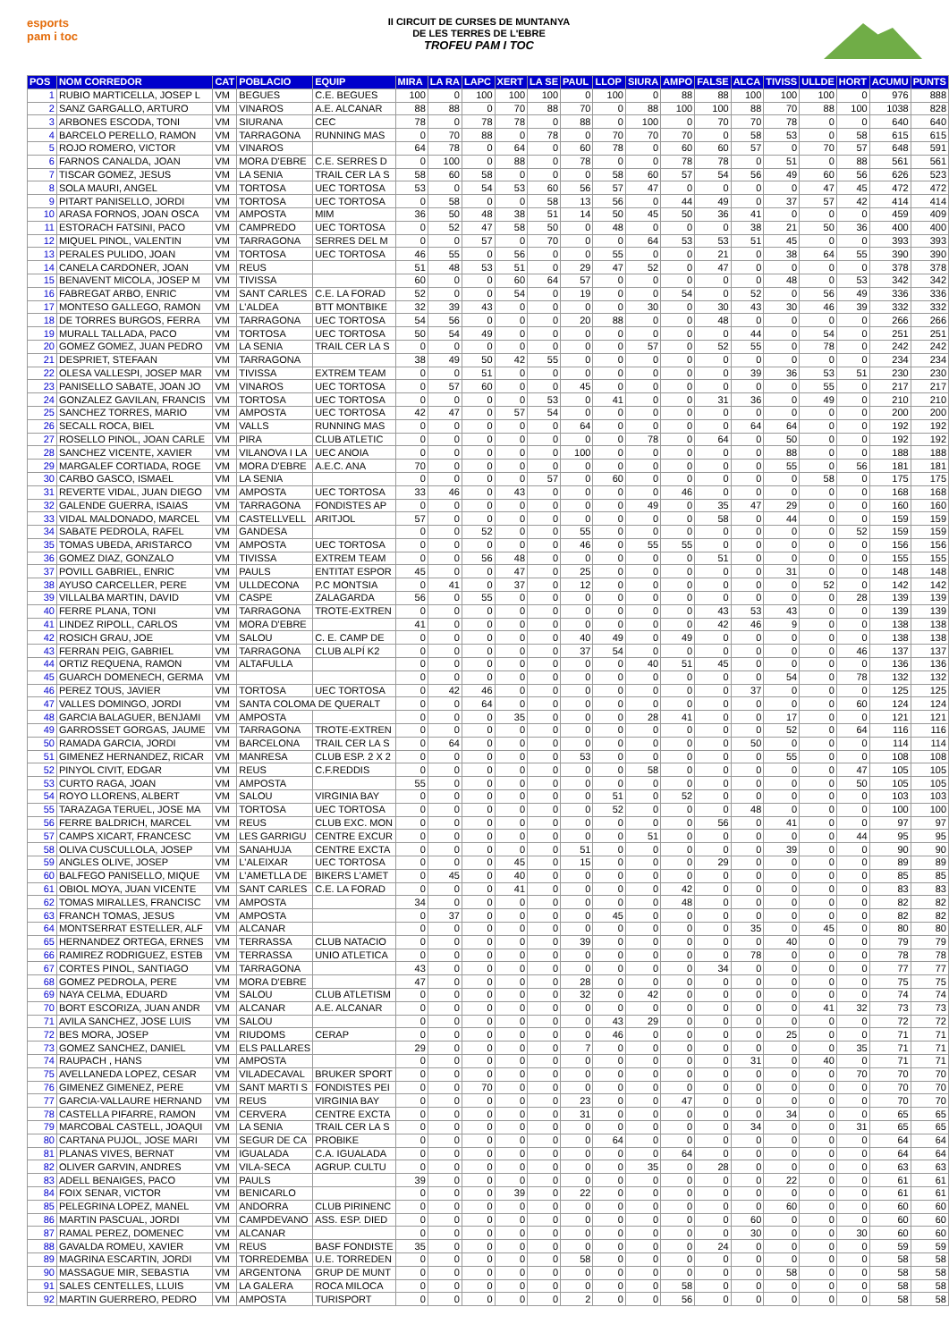esports
pam i toc
II CIRCUIT DE CURSES DE MUNTANYA
DE LES TERRES DE L'EBRE
TROFEU PAM I TOC
| POS | NOM CORREDOR | CAT | POBLACIO | EQUIP | MIRA | LA RA | LAPC | XERT | LA SE | PAUL | LLOP | SIURA | AMPO | FALSE | ALCA | TIVISS | ULLDE | HORT | ACUMU | PUNTS |
| --- | --- | --- | --- | --- | --- | --- | --- | --- | --- | --- | --- | --- | --- | --- | --- | --- | --- | --- | --- | --- |
| 1 | RUBIO MARTICELLA, JOSEP L | VM | BEGUES | C.E. BEGUES | 100 | 0 | 100 | 100 | 100 | 0 | 100 | 0 | 88 | 88 | 100 | 100 | 100 | 0 | 976 | 888 |
| 2 | SANZ GARGALLO, ARTURO | VM | VINAROS | A.E. ALCANAR | 88 | 88 | 0 | 70 | 88 | 70 | 0 | 88 | 100 | 100 | 88 | 70 | 88 | 100 | 1038 | 828 |
| 3 | ARBONES ESCODA, TONI | VM | SIURANA | CEC | 78 | 0 | 78 | 78 | 0 | 88 | 0 | 100 | 0 | 70 | 70 | 78 | 0 | 0 | 640 | 640 |
| 4 | BARCELO PERELLO, RAMON | VM | TARRAGONA | RUNNING MAS | 0 | 70 | 88 | 0 | 78 | 0 | 70 | 70 | 70 | 0 | 58 | 53 | 0 | 58 | 615 | 615 |
| 5 | ROJO ROMERO, VICTOR | VM | VINAROS | | 64 | 78 | 0 | 64 | 0 | 60 | 78 | 0 | 60 | 60 | 57 | 0 | 70 | 57 | 648 | 591 |
| 6 | FARNOS CANALDA, JOAN | VM | MORA D'EBRE | C.E. SERRES D | 0 | 100 | 0 | 88 | 0 | 78 | 0 | 0 | 78 | 78 | 0 | 51 | 0 | 88 | 561 | 561 |
| 7 | TISCAR GOMEZ, JESUS | VM | LA SENIA | TRAIL CER LA S | 58 | 60 | 58 | 0 | 0 | 0 | 58 | 60 | 57 | 54 | 56 | 49 | 60 | 56 | 626 | 523 |
| 8 | SOLA MAURI, ANGEL | VM | TORTOSA | UEC TORTOSA | 53 | 0 | 54 | 53 | 60 | 56 | 57 | 47 | 0 | 0 | 0 | 0 | 47 | 45 | 472 | 472 |
| 9 | PITART PANISELLO, JORDI | VM | TORTOSA | UEC TORTOSA | 0 | 58 | 0 | 0 | 58 | 13 | 56 | 0 | 44 | 49 | 0 | 37 | 57 | 42 | 414 | 414 |
| 10 | ARASA FORNOS, JOAN OSCA | VM | AMPOSTA | MIM | 36 | 50 | 48 | 38 | 51 | 14 | 50 | 45 | 50 | 36 | 41 | 0 | 0 | 0 | 459 | 409 |
| 11 | ESTORACH FATSINI, PACO | VM | CAMPREDO | UEC TORTOSA | 0 | 52 | 47 | 58 | 50 | 0 | 48 | 0 | 0 | 0 | 38 | 21 | 50 | 36 | 400 | 400 |
| 12 | MIQUEL PINOL, VALENTIN | VM | TARRAGONA | SERRES DEL M | 0 | 0 | 57 | 0 | 70 | 0 | 0 | 64 | 53 | 53 | 51 | 45 | 0 | 0 | 393 | 393 |
| 13 | PERALES PULIDO, JOAN | VM | TORTOSA | UEC TORTOSA | 46 | 55 | 0 | 56 | 0 | 0 | 55 | 0 | 0 | 21 | 0 | 38 | 64 | 55 | 390 | 390 |
| 14 | CANELA CARDONER, JOAN | VM | REUS | | 51 | 48 | 53 | 51 | 0 | 29 | 47 | 52 | 0 | 47 | 0 | 0 | 0 | 0 | 378 | 378 |
| 15 | BENAVENT MICOLA, JOSEP M | VM | TIVISSA | | 60 | 0 | 0 | 60 | 64 | 57 | 0 | 0 | 0 | 0 | 0 | 48 | 0 | 53 | 342 | 342 |
| 16 | FABREGAT ARBO, ENRIC | VM | SANT CARLES | C.E. LA FORAD | 52 | 0 | 0 | 54 | 0 | 19 | 0 | 0 | 54 | 0 | 52 | 0 | 56 | 49 | 336 | 336 |
| 17 | MONTESO GALLEGO, RAMON | VM | L'ALDEA | BTT MONTBIKE | 32 | 39 | 43 | 0 | 0 | 0 | 0 | 30 | 0 | 30 | 43 | 30 | 46 | 39 | 332 | 332 |
| 18 | DE TORRES BURGOS, FERRA | VM | TARRAGONA | UEC TORTOSA | 54 | 56 | 0 | 0 | 0 | 20 | 88 | 0 | 0 | 48 | 0 | 0 | 0 | 0 | 266 | 266 |
| 19 | MURALL TALLADA, PACO | VM | TORTOSA | UEC TORTOSA | 50 | 54 | 49 | 0 | 0 | 0 | 0 | 0 | 0 | 0 | 44 | 0 | 54 | 0 | 251 | 251 |
| 20 | GOMEZ GOMEZ, JUAN PEDRO | VM | LA SENIA | TRAIL CER LA S | 0 | 0 | 0 | 0 | 0 | 0 | 0 | 57 | 0 | 52 | 55 | 0 | 78 | 0 | 242 | 242 |
| 21 | DESPRIET, STEFAAN | VM | TARRAGONA | | 38 | 49 | 50 | 42 | 55 | 0 | 0 | 0 | 0 | 0 | 0 | 0 | 0 | 0 | 234 | 234 |
| 22 | OLESA VALLESPI, JOSEP MAR | VM | TIVISSA | EXTREM TEAM | 0 | 0 | 51 | 0 | 0 | 0 | 0 | 0 | 0 | 0 | 39 | 36 | 53 | 51 | 230 | 230 |
| 23 | PANISELLO SABATE, JOAN JO | VM | VINAROS | UEC TORTOSA | 0 | 57 | 60 | 0 | 0 | 45 | 0 | 0 | 0 | 0 | 0 | 0 | 55 | 0 | 217 | 217 |
| 24 | GONZALEZ GAVILAN, FRANCIS | VM | TORTOSA | UEC TORTOSA | 0 | 0 | 0 | 0 | 53 | 0 | 41 | 0 | 0 | 31 | 36 | 0 | 49 | 0 | 210 | 210 |
| 25 | SANCHEZ TORRES, MARIO | VM | AMPOSTA | UEC TORTOSA | 42 | 47 | 0 | 57 | 54 | 0 | 0 | 0 | 0 | 0 | 0 | 0 | 0 | 0 | 200 | 200 |
| 26 | SECALL ROCA, BIEL | VM | VALLS | RUNNING MAS | 0 | 0 | 0 | 0 | 0 | 64 | 0 | 0 | 0 | 0 | 64 | 64 | 0 | 0 | 192 | 192 |
| 27 | ROSELLO PINOL, JOAN CARLE | VM | PIRA | CLUB ATLETIC | 0 | 0 | 0 | 0 | 0 | 0 | 0 | 78 | 0 | 64 | 0 | 50 | 0 | 0 | 192 | 192 |
| 28 | SANCHEZ VICENTE, XAVIER | VM | VILANOVA I LA | UEC ANOIA | 0 | 0 | 0 | 0 | 0 | 100 | 0 | 0 | 0 | 0 | 0 | 88 | 0 | 0 | 188 | 188 |
| 29 | MARGALEF CORTIADA, ROGE | VM | MORA D'EBRE | A.E.C. ANA | 70 | 0 | 0 | 0 | 0 | 0 | 0 | 0 | 0 | 0 | 0 | 55 | 0 | 56 | 181 | 181 |
| 30 | CARBO GASCO, ISMAEL | VM | LA SENIA | | 0 | 0 | 0 | 0 | 57 | 0 | 60 | 0 | 0 | 0 | 0 | 0 | 58 | 0 | 175 | 175 |
| 31 | REVERTE VIDAL, JUAN DIEGO | VM | AMPOSTA | UEC TORTOSA | 33 | 46 | 0 | 43 | 0 | 0 | 0 | 0 | 46 | 0 | 0 | 0 | 0 | 0 | 168 | 168 |
| 32 | GALENDE GUERRA, ISAIAS | VM | TARRAGONA | FONDISTES AP | 0 | 0 | 0 | 0 | 0 | 0 | 0 | 49 | 0 | 35 | 47 | 29 | 0 | 0 | 160 | 160 |
| 33 | VIDAL MALDONADO, MARCEL | VM | CASTELLVELL | ARITJOL | 57 | 0 | 0 | 0 | 0 | 0 | 0 | 0 | 0 | 58 | 0 | 44 | 0 | 0 | 159 | 159 |
| 34 | SABATE PEDROLA, RAFEL | VM | GANDESA | | 0 | 0 | 52 | 0 | 0 | 55 | 0 | 0 | 0 | 0 | 0 | 0 | 0 | 52 | 159 | 159 |
| 35 | TOMAS UBEDA, ARISTARCO | VM | AMPOSTA | UEC TORTOSA | 0 | 0 | 0 | 0 | 0 | 46 | 0 | 55 | 55 | 0 | 0 | 0 | 0 | 0 | 156 | 156 |
| 36 | GOMEZ DIAZ, GONZALO | VM | TIVISSA | EXTREM TEAM | 0 | 0 | 56 | 48 | 0 | 0 | 0 | 0 | 0 | 51 | 0 | 0 | 0 | 0 | 155 | 155 |
| 37 | POVILL GABRIEL, ENRIC | VM | PAULS | ENTITAT ESPOR | 45 | 0 | 0 | 47 | 0 | 25 | 0 | 0 | 0 | 0 | 0 | 31 | 0 | 0 | 148 | 148 |
| 38 | AYUSO CARCELLER, PERE | VM | ULLDECONA | P.C MONTSIA | 0 | 41 | 0 | 37 | 0 | 12 | 0 | 0 | 0 | 0 | 0 | 0 | 52 | 0 | 142 | 142 |
| 39 | VILLALBA MARTIN, DAVID | VM | CASPE | ZALAGARDA | 56 | 0 | 55 | 0 | 0 | 0 | 0 | 0 | 0 | 0 | 0 | 0 | 0 | 28 | 139 | 139 |
| 40 | FERRE PLANA, TONI | VM | TARRAGONA | TROTE-EXTREN | 0 | 0 | 0 | 0 | 0 | 0 | 0 | 0 | 0 | 43 | 53 | 43 | 0 | 0 | 139 | 139 |
| 41 | LINDEZ RIPOLL, CARLOS | VM | MORA D'EBRE | | 41 | 0 | 0 | 0 | 0 | 0 | 0 | 0 | 0 | 42 | 46 | 9 | 0 | 0 | 138 | 138 |
| 42 | ROSICH GRAU, JOE | VM | SALOU | C. E. CAMP DE | 0 | 0 | 0 | 0 | 0 | 40 | 49 | 0 | 49 | 0 | 0 | 0 | 0 | 0 | 138 | 138 |
| 43 | FERRAN PEIG, GABRIEL | VM | TARRAGONA | CLUB ALPÍ K2 | 0 | 0 | 0 | 0 | 0 | 37 | 54 | 0 | 0 | 0 | 0 | 0 | 0 | 46 | 137 | 137 |
| 44 | ORTIZ REQUENA, RAMON | VM | ALTAFULLA | | 0 | 0 | 0 | 0 | 0 | 0 | 0 | 40 | 51 | 45 | 0 | 0 | 0 | 0 | 136 | 136 |
| 45 | GUARCH DOMENECH, GERMA | VM | | | 0 | 0 | 0 | 0 | 0 | 0 | 0 | 0 | 0 | 0 | 0 | 54 | 0 | 78 | 132 | 132 |
| 46 | PEREZ TOUS, JAVIER | VM | TORTOSA | UEC TORTOSA | 0 | 42 | 46 | 0 | 0 | 0 | 0 | 0 | 0 | 0 | 37 | 0 | 0 | 0 | 125 | 125 |
| 47 | VALLES DOMINGO, JORDI | VM | SANTA COLOMA DE QUERALT | | 0 | 0 | 64 | 0 | 0 | 0 | 0 | 0 | 0 | 0 | 0 | 0 | 0 | 60 | 124 | 124 |
| 48 | GARCIA BALAGUER, BENJAMI | VM | AMPOSTA | | 0 | 0 | 0 | 35 | 0 | 0 | 0 | 28 | 41 | 0 | 0 | 17 | 0 | 0 | 121 | 121 |
| 49 | GARROSSET GORGAS, JAUME | VM | TARRAGONA | TROTE-EXTREN | 0 | 0 | 0 | 0 | 0 | 0 | 0 | 0 | 0 | 0 | 0 | 52 | 0 | 64 | 116 | 116 |
| 50 | RAMADA GARCIA, JORDI | VM | BARCELONA | TRAIL CER LA S | 0 | 64 | 0 | 0 | 0 | 0 | 0 | 0 | 0 | 0 | 50 | 0 | 0 | 0 | 114 | 114 |
| 51 | GIMENEZ HERNANDEZ, RICAR | VM | MANRESA | CLUB ESP. 2 X 2 | 0 | 0 | 0 | 0 | 0 | 53 | 0 | 0 | 0 | 0 | 0 | 55 | 0 | 0 | 108 | 108 |
| 52 | PINYOL CIVIT, EDGAR | VM | REUS | C.F.REDDIS | 0 | 0 | 0 | 0 | 0 | 0 | 0 | 58 | 0 | 0 | 0 | 0 | 0 | 47 | 105 | 105 |
| 53 | CURTO RAGA, JOAN | VM | AMPOSTA | | 55 | 0 | 0 | 0 | 0 | 0 | 0 | 0 | 0 | 0 | 0 | 0 | 0 | 50 | 105 | 105 |
| 54 | ROYO LLORENS, ALBERT | VM | SALOU | VIRGINIA BAY | 0 | 0 | 0 | 0 | 0 | 0 | 51 | 0 | 52 | 0 | 0 | 0 | 0 | 0 | 103 | 103 |
| 55 | TARAZAGA TERUEL, JOSE MA | VM | TORTOSA | UEC TORTOSA | 0 | 0 | 0 | 0 | 0 | 0 | 52 | 0 | 0 | 0 | 48 | 0 | 0 | 0 | 100 | 100 |
| 56 | FERRE BALDRICH, MARCEL | VM | REUS | CLUB EXC. MON | 0 | 0 | 0 | 0 | 0 | 0 | 0 | 0 | 0 | 56 | 0 | 41 | 0 | 0 | 97 | 97 |
| 57 | CAMPS XICART, FRANCESC | VM | LES GARRIGU | CENTRE EXCUR | 0 | 0 | 0 | 0 | 0 | 0 | 0 | 51 | 0 | 0 | 0 | 0 | 0 | 44 | 95 | 95 |
| 58 | OLIVA CUSCULLOLA, JOSEP | VM | SANAHUJA | CENTRE EXCTA | 0 | 0 | 0 | 0 | 0 | 51 | 0 | 0 | 0 | 0 | 0 | 39 | 0 | 0 | 90 | 90 |
| 59 | ANGLES OLIVE, JOSEP | VM | L'ALEIXAR | UEC TORTOSA | 0 | 0 | 0 | 45 | 0 | 15 | 0 | 0 | 0 | 29 | 0 | 0 | 0 | 0 | 89 | 89 |
| 60 | BALFEGO PANISELLO, MIQUE | VM | L'AMETLLA DE | BIKERS L'AMET | 0 | 45 | 0 | 40 | 0 | 0 | 0 | 0 | 0 | 0 | 0 | 0 | 0 | 0 | 85 | 85 |
| 61 | OBIOL MOYA, JUAN VICENTE | VM | SANT CARLES | C.E. LA FORAD | 0 | 0 | 0 | 41 | 0 | 0 | 0 | 0 | 42 | 0 | 0 | 0 | 0 | 0 | 83 | 83 |
| 62 | TOMAS MIRALLES, FRANCISC | VM | AMPOSTA | | 34 | 0 | 0 | 0 | 0 | 0 | 0 | 0 | 48 | 0 | 0 | 0 | 0 | 0 | 82 | 82 |
| 63 | FRANCH TOMAS, JESUS | VM | AMPOSTA | | 0 | 37 | 0 | 0 | 0 | 0 | 45 | 0 | 0 | 0 | 0 | 0 | 0 | 0 | 82 | 82 |
| 64 | MONTSERRAT ESTELLER, ALF | VM | ALCANAR | | 0 | 0 | 0 | 0 | 0 | 0 | 0 | 0 | 0 | 0 | 35 | 0 | 45 | 0 | 80 | 80 |
| 65 | HERNANDEZ ORTEGA, ERNES | VM | TERRASSA | CLUB NATACIO | 0 | 0 | 0 | 0 | 0 | 39 | 0 | 0 | 0 | 0 | 0 | 40 | 0 | 0 | 79 | 79 |
| 66 | RAMIREZ RODRIGUEZ, ESTEB | VM | TERRASSA | UNIO ATLETICA | 0 | 0 | 0 | 0 | 0 | 0 | 0 | 0 | 0 | 0 | 78 | 0 | 0 | 0 | 78 | 78 |
| 67 | CORTES PINOL, SANTIAGO | VM | TARRAGONA | | 43 | 0 | 0 | 0 | 0 | 0 | 0 | 0 | 0 | 34 | 0 | 0 | 0 | 0 | 77 | 77 |
| 68 | GOMEZ PEDROLA, PERE | VM | MORA D'EBRE | | 47 | 0 | 0 | 0 | 0 | 28 | 0 | 0 | 0 | 0 | 0 | 0 | 0 | 0 | 75 | 75 |
| 69 | NAYA CELMA, EDUARD | VM | SALOU | CLUB ATLETISM | 0 | 0 | 0 | 0 | 0 | 32 | 0 | 42 | 0 | 0 | 0 | 0 | 0 | 0 | 74 | 74 |
| 70 | BORT ESCORIZA, JUAN ANDR | VM | ALCANAR | A.E. ALCANAR | 0 | 0 | 0 | 0 | 0 | 0 | 0 | 0 | 0 | 0 | 0 | 0 | 41 | 32 | 73 | 73 |
| 71 | AVILA SANCHEZ, JOSE LUIS | VM | SALOU | | 0 | 0 | 0 | 0 | 0 | 0 | 43 | 29 | 0 | 0 | 0 | 0 | 0 | 0 | 72 | 72 |
| 72 | BES MORA, JOSEP | VM | RIUDOMS | CERAP | 0 | 0 | 0 | 0 | 0 | 0 | 46 | 0 | 0 | 0 | 0 | 25 | 0 | 0 | 71 | 71 |
| 73 | GOMEZ SANCHEZ, DANIEL | VM | ELS PALLARES | | 29 | 0 | 0 | 0 | 0 | 7 | 0 | 0 | 0 | 0 | 0 | 0 | 0 | 35 | 71 | 71 |
| 74 | RAUPACH , HANS | VM | AMPOSTA | | 0 | 0 | 0 | 0 | 0 | 0 | 0 | 0 | 0 | 0 | 31 | 0 | 40 | 0 | 71 | 71 |
| 75 | AVELLANEDA LOPEZ, CESAR | VM | VILADECAVAL | BRUKER SPORT | 0 | 0 | 0 | 0 | 0 | 0 | 0 | 0 | 0 | 0 | 0 | 0 | 0 | 70 | 70 | 70 |
| 76 | GIMENEZ GIMENEZ, PERE | VM | SANT MARTI S | FONDISTES PEI | 0 | 0 | 70 | 0 | 0 | 0 | 0 | 0 | 0 | 0 | 0 | 0 | 0 | 0 | 70 | 70 |
| 77 | GARCIA-VALLAURE HERNAND | VM | REUS | VIRGINIA BAY | 0 | 0 | 0 | 0 | 0 | 23 | 0 | 0 | 47 | 0 | 0 | 0 | 0 | 0 | 70 | 70 |
| 78 | CASTELLA PIFARRE, RAMON | VM | CERVERA | CENTRE EXCTA | 0 | 0 | 0 | 0 | 0 | 31 | 0 | 0 | 0 | 0 | 0 | 34 | 0 | 0 | 65 | 65 |
| 79 | MARCOBAL CASTELL, JOAQUI | VM | LA SENIA | TRAIL CER LA S | 0 | 0 | 0 | 0 | 0 | 0 | 0 | 0 | 0 | 0 | 34 | 0 | 0 | 31 | 65 | 65 |
| 80 | CARTANA PUJOL, JOSE MARI | VM | SEGUR DE CA | PROBIKE | 0 | 0 | 0 | 0 | 0 | 0 | 64 | 0 | 0 | 0 | 0 | 0 | 0 | 0 | 64 | 64 |
| 81 | PLANAS VIVES, BERNAT | VM | IGUALADA | C.A. IGUALADA | 0 | 0 | 0 | 0 | 0 | 0 | 0 | 0 | 64 | 0 | 0 | 0 | 0 | 0 | 64 | 64 |
| 82 | OLIVER GARVIN, ANDRES | VM | VILA-SECA | AGRUP. CULTU | 0 | 0 | 0 | 0 | 0 | 0 | 0 | 35 | 0 | 28 | 0 | 0 | 0 | 0 | 63 | 63 |
| 83 | ADELL BENAIGES, PACO | VM | PAULS | | 39 | 0 | 0 | 0 | 0 | 0 | 0 | 0 | 0 | 0 | 0 | 22 | 0 | 0 | 61 | 61 |
| 84 | FOIX SENAR, VICTOR | VM | BENICARLO | | 0 | 0 | 0 | 39 | 0 | 22 | 0 | 0 | 0 | 0 | 0 | 0 | 0 | 0 | 61 | 61 |
| 85 | PELEGRINA LOPEZ, MANEL | VM | ANDORRA | CLUB PIRINENC | 0 | 0 | 0 | 0 | 0 | 0 | 0 | 0 | 0 | 0 | 0 | 60 | 0 | 0 | 60 | 60 |
| 86 | MARTIN PASCUAL, JORDI | VM | CAMPDEVANO | ASS. ESP. DIED | 0 | 0 | 0 | 0 | 0 | 0 | 0 | 0 | 0 | 0 | 60 | 0 | 0 | 0 | 60 | 60 |
| 87 | RAMAL PEREZ, DOMENEC | VM | ALCANAR | | 0 | 0 | 0 | 0 | 0 | 0 | 0 | 0 | 0 | 0 | 30 | 0 | 0 | 30 | 60 | 60 |
| 88 | GAVALDA ROMEU, XAVIER | VM | REUS | BASF FONDISTE | 35 | 0 | 0 | 0 | 0 | 0 | 0 | 0 | 0 | 24 | 0 | 0 | 0 | 0 | 59 | 59 |
| 89 | MAGRINA ESCARTIN, JORDI | VM | TORREDEMBA | U.E. TORREDEN | 0 | 0 | 0 | 0 | 0 | 58 | 0 | 0 | 0 | 0 | 0 | 0 | 0 | 0 | 58 | 58 |
| 90 | MASSAGUE MIR, SEBASTIA | VM | ARGENTONA | GRUP DE MUNT | 0 | 0 | 0 | 0 | 0 | 0 | 0 | 0 | 0 | 0 | 0 | 58 | 0 | 0 | 58 | 58 |
| 91 | SALES CENTELLES, LLUIS | VM | LA GALERA | ROCA MILOCA | 0 | 0 | 0 | 0 | 0 | 0 | 0 | 0 | 58 | 0 | 0 | 0 | 0 | 0 | 58 | 58 |
| 92 | MARTIN GUERRERO, PEDRO | VM | AMPOSTA | TURISPORT | 0 | 0 | 0 | 0 | 0 | 2 | 0 | 0 | 56 | 0 | 0 | 0 | 0 | 0 | 58 | 58 |